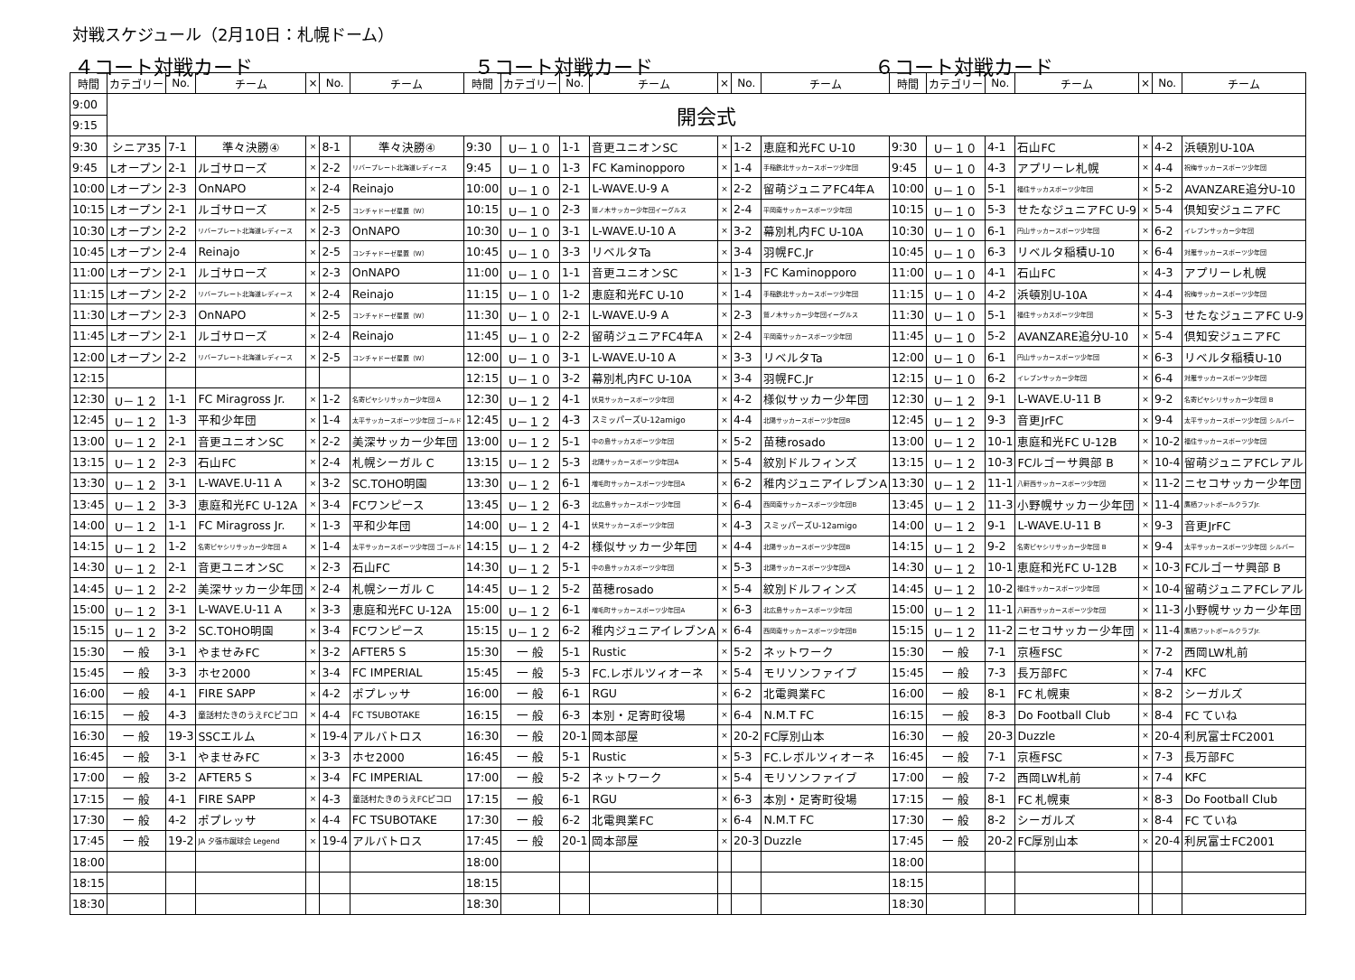対戦スケジュール（2月10日：札幌ドーム）
４コート対戦カード ５コート対戦カード ６コート対戦カード
| 時間 | カテゴリー | No. | チーム | × | No. | チーム | 時間 | カテゴリー | No. | チーム | × | No. | チーム | 時間 | カテゴリー | No. | チーム | × | No. | チーム |
| --- | --- | --- | --- | --- | --- | --- | --- | --- | --- | --- | --- | --- | --- | --- | --- | --- | --- | --- | --- | --- |
| 9:00 | 開会式 | | | | | | | | | | | | | | | | | | | |
| 9:15 | | | | | | | | | | | | | | | | | | | | |
| 9:30 | シニア35 | 7-1 | 準々決勝④ | × | 8-1 | 準々決勝④ | 9:30 | U－１０ | 1-1 | 音更ユニオンSC | × | 1-2 | 恵庭和光FC U-10 | 9:30 | U－１０ | 4-1 | 石山FC | × | 4-2 | 浜頓別U-10A |
| 9:45 | Lオープン | 2-1 | ルゴサローズ | × | 2-2 | リバープレート北海道レディース | 9:45 | U－１０ | 1-3 | FC Kaminopporo | × | 1-4 | 手稲鉄北サッカースポーツ少年団 | 9:45 | U－１０ | 4-3 | アプリーレ札幌 | × | 4-4 | 祝梅サッカースポーツ少年団 |
| 10:00 | Lオープン | 2-3 | OnNAPO | × | 2-4 | Reinajo | 10:00 | U－１０ | 2-1 | L-WAVE.U-9 A | × | 2-2 | 留萌ジュニアFC4年A | 10:00 | U－１０ | 5-1 | 福住サッカスポーツ少年団 | × | 5-2 | AVANZARE追分U-10 |
| 10:15 | Lオープン | 2-1 | ルゴサローズ | × | 2-5 | コンチャドーゼ星置（W） | 10:15 | U－１０ | 2-3 | 鷲ノ木サッカー少年団イーグルス | × | 2-4 | 平岡南サッカースポーツ少年団 | 10:15 | U－１０ | 5-3 | せたなジュニアFC U-9 | × | 5-4 | 倶知安ジュニアFC |
| 10:30 | Lオープン | 2-2 | リバープレート北海道レディース | × | 2-3 | OnNAPO | 10:30 | U－１０ | 3-1 | L-WAVE.U-10 A | × | 3-2 | 幕別札内FC U-10A | 10:30 | U－１０ | 6-1 | 円山サッカースポーツ少年団 | × | 6-2 | イレブンサッカー少年団 |
| 10:45 | Lオープン | 2-4 | Reinajo | × | 2-5 | コンチャドーゼ星置（W） | 10:45 | U－１０ | 3-3 | リベルタTa | × | 3-4 | 羽幌FC.Jr | 10:45 | U－１０ | 6-3 | リベルタ稲積U-10 | × | 6-4 | 対雁サッカースポーツ少年団 |
| 11:00 | Lオープン | 2-1 | ルゴサローズ | × | 2-3 | OnNAPO | 11:00 | U－１０ | 1-1 | 音更ユニオンSC | × | 1-3 | FC Kaminopporo | 11:00 | U－１０ | 4-1 | 石山FC | × | 4-3 | アプリーレ札幌 |
| 11:15 | Lオープン | 2-2 | リバープレート北海道レディース | × | 2-4 | Reinajo | 11:15 | U－１０ | 1-2 | 恵庭和光FC U-10 | × | 1-4 | 手稲鉄北サッカースポーツ少年団 | 11:15 | U－１０ | 4-2 | 浜頓別U-10A | × | 4-4 | 祝梅サッカースポーツ少年団 |
| 11:30 | Lオープン | 2-3 | OnNAPO | × | 2-5 | コンチャドーゼ星置（W） | 11:30 | U－１０ | 2-1 | L-WAVE.U-9 A | × | 2-3 | 鷲ノ木サッカー少年団イーグルス | 11:30 | U－１０ | 5-1 | 福住サッカスポーツ少年団 | × | 5-3 | せたなジュニアFC U-9 |
| 11:45 | Lオープン | 2-1 | ルゴサローズ | × | 2-4 | Reinajo | 11:45 | U－１０ | 2-2 | 留萌ジュニアFC4年A | × | 2-4 | 平岡南サッカースポーツ少年団 | 11:45 | U－１０ | 5-2 | AVANZARE追分U-10 | × | 5-4 | 倶知安ジュニアFC |
| 12:00 | Lオープン | 2-2 | リバープレート北海道レディース | × | 2-5 | コンチャドーゼ星置（W） | 12:00 | U－１０ | 3-1 | L-WAVE.U-10 A | × | 3-3 | リベルタTa | 12:00 | U－１０ | 6-1 | 円山サッカースポーツ少年団 | × | 6-3 | リベルタ稲積U-10 |
| 12:15 | | | | | | | 12:15 | U－１０ | 3-2 | 幕別札内FC U-10A | × | 3-4 | 羽幌FC.Jr | 12:15 | U－１０ | 6-2 | イレブンサッカー少年団 | × | 6-4 | 対雁サッカースポーツ少年団 |
| 12:30 | U－１２ | 1-1 | FC Miragross Jr. | × | 1-2 | 名寄ピヤシリサッカー少年団 A | 12:30 | U－１２ | 4-1 | 伏見サッカースポーツ少年団 | × | 4-2 | 様似サッカー少年団 | 12:30 | U－１２ | 9-1 | L-WAVE.U-11 B | × | 9-2 | 名寄ピヤシリサッカー少年団 B |
| 12:45 | U－１２ | 1-3 | 平和少年団 | × | 1-4 | 太平サッカースポーツ少年団 ゴールド | 12:45 | U－１２ | 4-3 | スミッパーズU-12amigo | × | 4-4 | 北陽サッカースポーツ少年団B | 12:45 | U－１２ | 9-3 | 音更JrFC | × | 9-4 | 太平サッカースポーツ少年団 シルバー |
| 13:00 | U－１２ | 2-1 | 音更ユニオンSC | × | 2-2 | 美深サッカー少年団 | 13:00 | U－１２ | 5-1 | 中の島サッカスポーツ少年団 | × | 5-2 | 苗穂rosado | 13:00 | U－１２ | 10-1 | 恵庭和光FC U-12B | × | 10-2 | 福住サッカースポーツ少年団 |
| 13:15 | U－１２ | 2-3 | 石山FC | × | 2-4 | 札幌シーガル C | 13:15 | U－１２ | 5-3 | 北陽サッカースポーツ少年団A | × | 5-4 | 紋別ドルフィンズ | 13:15 | U－１２ | 10-3 | FCルゴーサ興部 B | × | 10-4 | 留萌ジュニアFCレアル |
| 13:30 | U－１２ | 3-1 | L-WAVE.U-11 A | × | 3-2 | SC.TOHO明園 | 13:30 | U－１２ | 6-1 | 増毛町サッカースポーツ少年団A | × | 6-2 | 稚内ジュニアイレブンA | 13:30 | U－１２ | 11-1 | 八軒西サッカースポーツ少年団 | × | 11-2 | ニセコサッカー少年団 |
| 13:45 | U－１２ | 3-3 | 恵庭和光FC U-12A | × | 3-4 | FCワンピース | 13:45 | U－１２ | 6-3 | 北広島サッカースポーツ少年団 | × | 6-4 | 西岡南サッカースポーツ少年団B | 13:45 | U－１２ | 11-3 | 小野幌サッカー少年団 | × | 11-4 | 鷹栖フットボールクラブJr. |
| 14:00 | U－１２ | 1-1 | FC Miragross Jr. | × | 1-3 | 平和少年団 | 14:00 | U－１２ | 4-1 | 伏見サッカースポーツ少年団 | × | 4-3 | スミッパーズU-12amigo | 14:00 | U－１２ | 9-1 | L-WAVE.U-11 B | × | 9-3 | 音更JrFC |
| 14:15 | U－１２ | 1-2 | 名寄ピヤシリサッカー少年団 A | × | 1-4 | 太平サッカースポーツ少年団 ゴールド | 14:15 | U－１２ | 4-2 | 様似サッカー少年団 | × | 4-4 | 北陽サッカースポーツ少年団B | 14:15 | U－１２ | 9-2 | 名寄ピヤシリサッカー少年団 B | × | 9-4 | 太平サッカースポーツ少年団 シルバー |
| 14:30 | U－１２ | 2-1 | 音更ユニオンSC | × | 2-3 | 石山FC | 14:30 | U－１２ | 5-1 | 中の島サッカスポーツ少年団 | × | 5-3 | 北陽サッカースポーツ少年団A | 14:30 | U－１２ | 10-1 | 恵庭和光FC U-12B | × | 10-3 | FCルゴーサ興部 B |
| 14:45 | U－１２ | 2-2 | 美深サッカー少年団 | × | 2-4 | 札幌シーガル C | 14:45 | U－１２ | 5-2 | 苗穂rosado | × | 5-4 | 紋別ドルフィンズ | 14:45 | U－１２ | 10-2 | 福住サッカースポーツ少年団 | × | 10-4 | 留萌ジュニアFCレアル |
| 15:00 | U－１２ | 3-1 | L-WAVE.U-11 A | × | 3-3 | 恵庭和光FC U-12A | 15:00 | U－１２ | 6-1 | 増毛町サッカースポーツ少年団A | × | 6-3 | 北広島サッカースポーツ少年団 | 15:00 | U－１２ | 11-1 | 八軒西サッカースポーツ少年団 | × | 11-3 | 小野幌サッカー少年団 |
| 15:15 | U－１２ | 3-2 | SC.TOHO明園 | × | 3-4 | FCワンピース | 15:15 | U－１２ | 6-2 | 稚内ジュニアイレブンA | × | 6-4 | 西岡南サッカースポーツ少年団B | 15:15 | U－１２ | 11-2 | ニセコサッカー少年団 | × | 11-4 | 鷹栖フットボールクラブJr. |
| 15:30 | 一 般 | 3-1 | やませみFC | × | 3-2 | AFTER5 S | 15:30 | 一 般 | 5-1 | Rustic | × | 5-2 | ネットワーク | 15:30 | 一 般 | 7-1 | 京極FSC | × | 7-2 | 西岡LW札前 |
| 15:45 | 一 般 | 3-3 | ホセ2000 | × | 3-4 | FC IMPERIAL | 15:45 | 一 般 | 5-3 | FC.レボルツィオーネ | × | 5-4 | モリソンファイブ | 15:45 | 一 般 | 7-3 | 長万部FC | × | 7-4 | KFC |
| 16:00 | 一 般 | 4-1 | FIRE SAPP | × | 4-2 | ポプレッサ | 16:00 | 一 般 | 6-1 | RGU | × | 6-2 | 北電興業FC | 16:00 | 一 般 | 8-1 | FC 札幌東 | × | 8-2 | シーガルズ |
| 16:15 | 一 般 | 4-3 | 童話村たきのうえFCピコロ | × | 4-4 | FC TSUBOTAKE | 16:15 | 一 般 | 6-3 | 本別・足寄町役場 | × | 6-4 | N.M.T FC | 16:15 | 一 般 | 8-3 | Do Football Club | × | 8-4 | FC ていね |
| 16:30 | 一 般 | 19-3 | SSCエルム | × | 19-4 | アルバトロス | 16:30 | 一 般 | 20-1 | 岡本部屋 | × | 20-2 | FC厚別山本 | 16:30 | 一 般 | 20-3 | Duzzle | × | 20-4 | 利尻富士FC2001 |
| 16:45 | 一 般 | 3-1 | やませみFC | × | 3-3 | ホセ2000 | 16:45 | 一 般 | 5-1 | Rustic | × | 5-3 | FC.レボルツィオーネ | 16:45 | 一 般 | 7-1 | 京極FSC | × | 7-3 | 長万部FC |
| 17:00 | 一 般 | 3-2 | AFTER5 S | × | 3-4 | FC IMPERIAL | 17:00 | 一 般 | 5-2 | ネットワーク | × | 5-4 | モリソンファイブ | 17:00 | 一 般 | 7-2 | 西岡LW札前 | × | 7-4 | KFC |
| 17:15 | 一 般 | 4-1 | FIRE SAPP | × | 4-3 | 童話村たきのうえFCピコロ | 17:15 | 一 般 | 6-1 | RGU | × | 6-3 | 本別・足寄町役場 | 17:15 | 一 般 | 8-1 | FC 札幌東 | × | 8-3 | Do Football Club |
| 17:30 | 一 般 | 4-2 | ポプレッサ | × | 4-4 | FC TSUBOTAKE | 17:30 | 一 般 | 6-2 | 北電興業FC | × | 6-4 | N.M.T FC | 17:30 | 一 般 | 8-2 | シーガルズ | × | 8-4 | FC ていね |
| 17:45 | 一 般 | 19-2 | JA 夕張市蹴球会 Legend | × | 19-4 | アルバトロス | 17:45 | 一 般 | 20-1 | 岡本部屋 | × | 20-3 | Duzzle | 17:45 | 一 般 | 20-2 | FC厚別山本 | × | 20-4 | 利尻富士FC2001 |
| 18:00 | | | | | | | 18:00 | | | | | | | 18:00 | | | | | | |
| 18:15 | | | | | | | 18:15 | | | | | | | 18:15 | | | | | | |
| 18:30 | | | | | | | 18:30 | | | | | | | 18:30 | | | | | | |